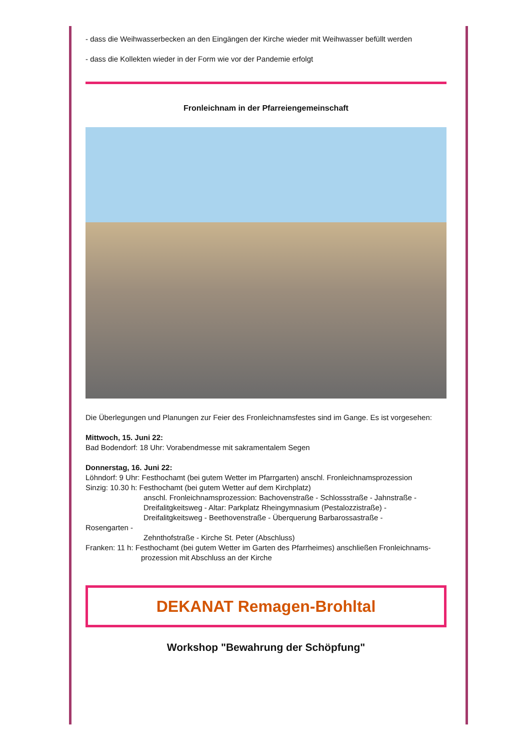- dass die Weihwasserbecken an den Eingängen der Kirche wieder mit Weihwasser befüllt werden
- dass die Kollekten wieder in der Form wie vor der Pandemie erfolgt
Fronleichnam in der Pfarreiengemeinschaft
Die Überlegungen und Planungen zur Feier des Fronleichnamsfestes sind im Gange. Es ist vorgesehen:
Mittwoch, 15. Juni 22:
Bad Bodendorf: 18 Uhr: Vorabendmesse mit sakramentalem Segen
Donnerstag, 16. Juni 22:
Löhndorf: 9 Uhr: Festhochamt (bei gutem Wetter im Pfarrgarten) anschl. Fronleichnamsprozession
Sinzig: 10.30 h: Festhochamt (bei gutem Wetter auf dem Kirchplatz)
anschl. Fronleichnamsprozession: Bachovenstraße - Schlossstraße - Jahnstraße - Dreifalitgkeitsweg - Altar: Parkplatz Rheingymnasium (Pestalozzistraße) - Dreifalitgkeitsweg - Beethovenstraße - Überquerung Barbarossastraße -
Rosengarten -
Zehnthofstraße - Kirche St. Peter (Abschluss)
Franken: 11 h: Festhochamt (bei gutem Wetter im Garten des Pfarrheimes) anschließen Fronleichnams-
prozession mit Abschluss an der Kirche
DEKANAT Remagen-Brohltal
Workshop "Bewahrung der Schöpfung"